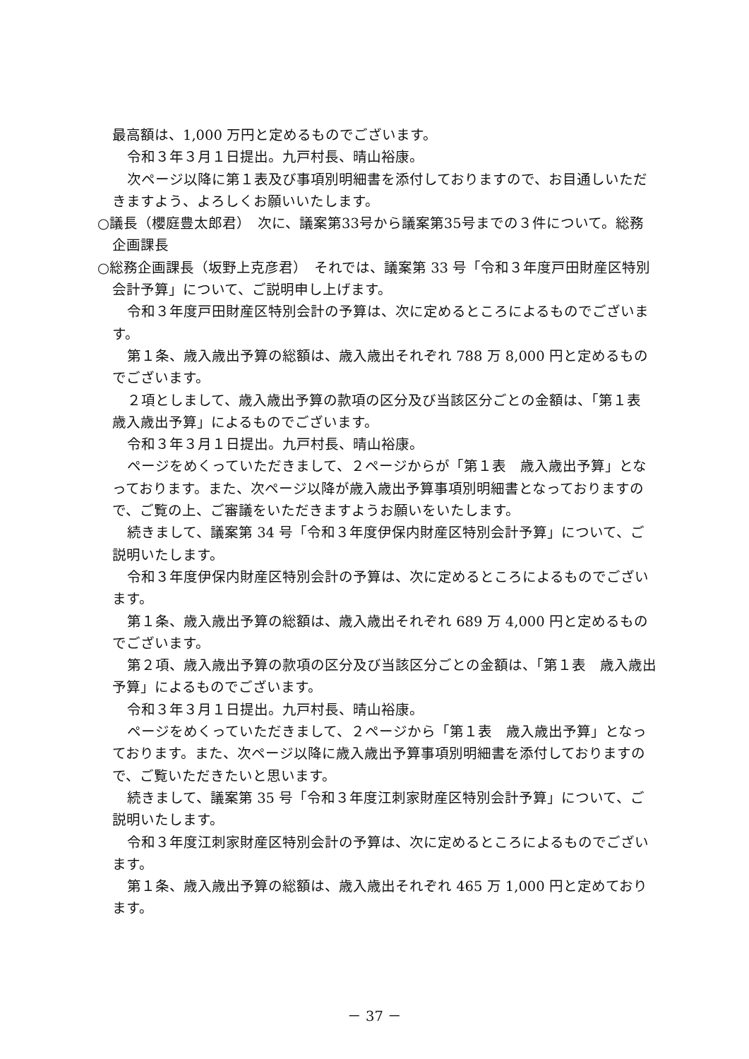最高額は、1,000 万円と定めるものでございます。
令和３年３月１日提出。九戸村長、晴山裕康。
次ページ以降に第１表及び事項別明細書を添付しておりますので、お目通しいただきますよう、よろしくお願いいたします。
○議長（櫻庭豊太郎君）　次に、議案第33号から議案第35号までの３件について。総務企画課長
○総務企画課長（坂野上克彦君）　それでは、議案第 33 号「令和３年度戸田財産区特別会計予算」について、ご説明申し上げます。
令和３年度戸田財産区特別会計の予算は、次に定めるところによるものでございます。
第１条、歳入歳出予算の総額は、歳入歳出それぞれ 788 万 8,000 円と定めるものでございます。
２項としまして、歳入歳出予算の款項の区分及び当該区分ごとの金額は、「第１表　歳入歳出予算」によるものでございます。
令和３年３月１日提出。九戸村長、晴山裕康。
ページをめくっていただきまして、２ページからが「第１表　歳入歳出予算」となっております。また、次ページ以降が歳入歳出予算事項別明細書となっておりますので、ご覧の上、ご審議をいただきますようお願いをいたします。
続きまして、議案第 34 号「令和３年度伊保内財産区特別会計予算」について、ご説明いたします。
令和３年度伊保内財産区特別会計の予算は、次に定めるところによるものでございます。
第１条、歳入歳出予算の総額は、歳入歳出それぞれ 689 万 4,000 円と定めるものでございます。
第２項、歳入歳出予算の款項の区分及び当該区分ごとの金額は、「第１表　歳入歳出予算」によるものでございます。
令和３年３月１日提出。九戸村長、晴山裕康。
ページをめくっていただきまして、２ページから「第１表　歳入歳出予算」となっております。また、次ページ以降に歳入歳出予算事項別明細書を添付しておりますので、ご覧いただきたいと思います。
続きまして、議案第 35 号「令和３年度江刺家財産区特別会計予算」について、ご説明いたします。
令和３年度江刺家財産区特別会計の予算は、次に定めるところによるものでございます。
第１条、歳入歳出予算の総額は、歳入歳出それぞれ 465 万 1,000 円と定めております。
－ 37 －